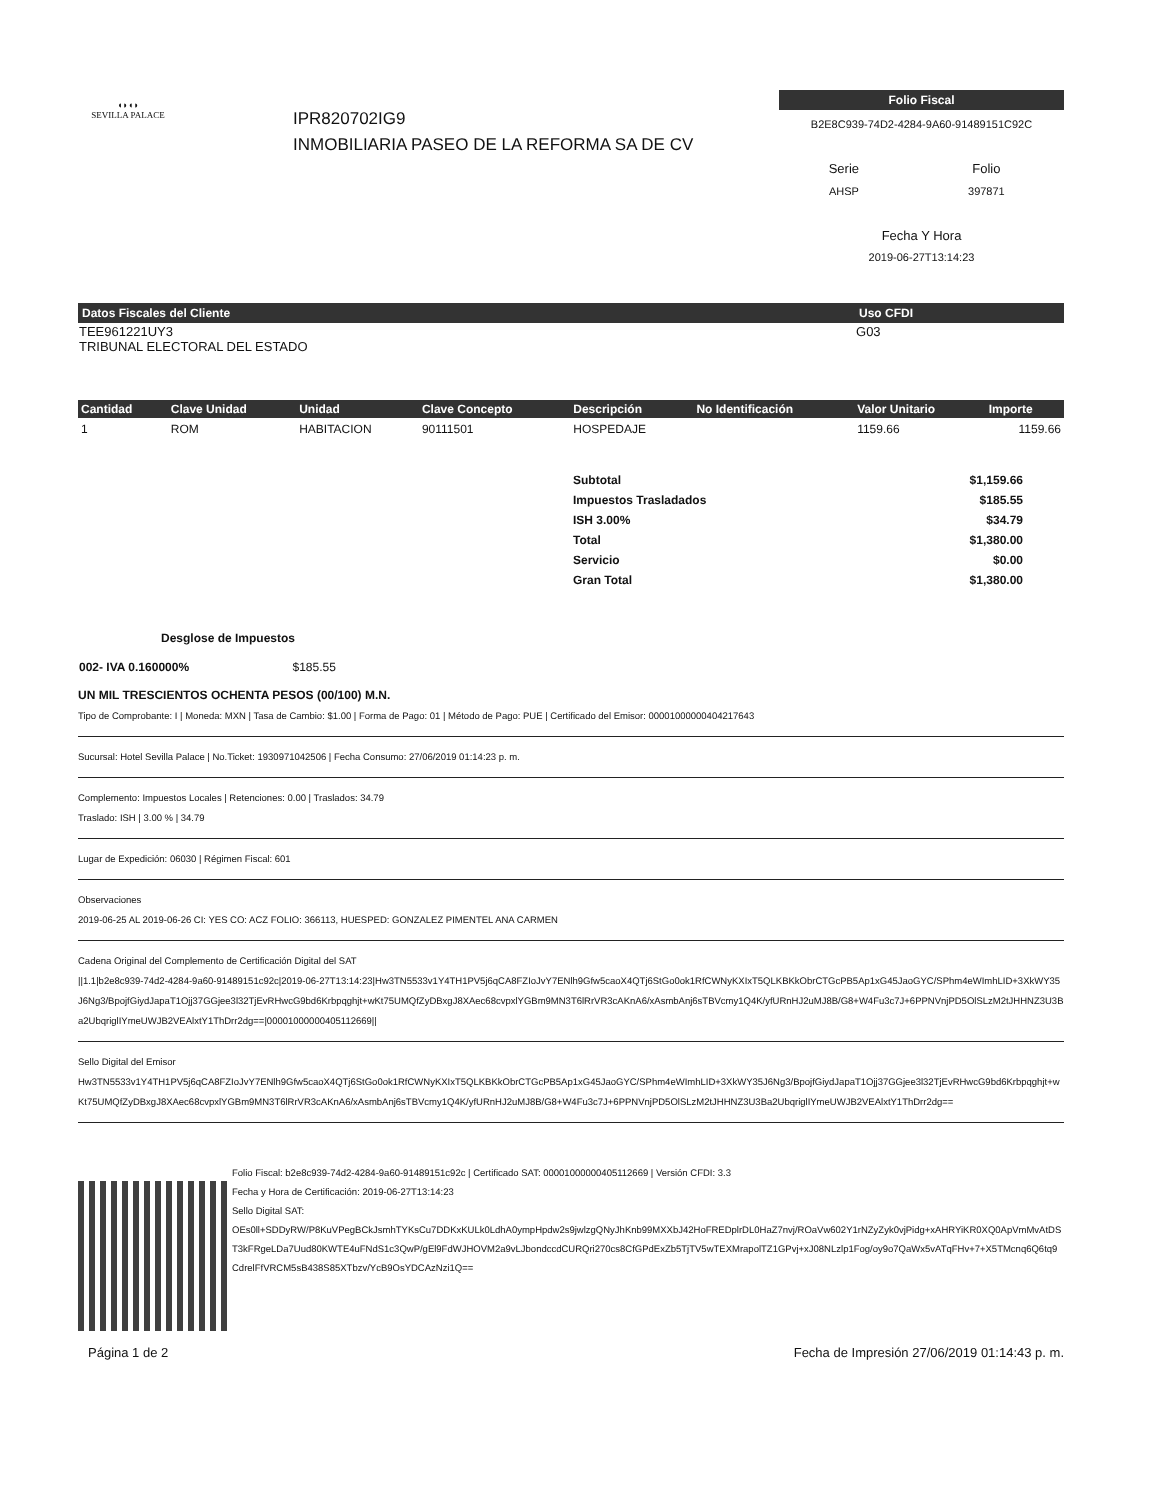◖◗◖◗
SEVILLA PALACE
IPR820702IG9
INMOBILIARIA PASEO DE LA REFORMA SA DE CV
Folio Fiscal
B2E8C939-74D2-4284-9A60-91489151C92C
| Serie | Folio |
| AHSP | 397871 |
Fecha Y Hora
2019-06-27T13:14:23
| Datos Fiscales del Cliente | Uso CFDI |
| --- | --- |
| TEE961221UY3 TRIBUNAL ELECTORAL DEL ESTADO | G03 |
| Cantidad | Clave Unidad | Unidad | Clave Concepto | Descripción | No Identificación | Valor Unitario | Importe |
| --- | --- | --- | --- | --- | --- | --- | --- |
| 1 | ROM | HABITACION | 90111501 | HOSPEDAJE | | 1159.66 | 1159.66 |
| Subtotal | $1,159.66 |
| Impuestos Trasladados | $185.55 |
| ISH 3.00% | $34.79 |
| Total | $1,380.00 |
| Servicio | $0.00 |
| Gran Total | $1,380.00 |
| Desglose de Impuestos | |
| --- | --- |
| 002- IVA 0.160000% | $185.55 |
UN MIL TRESCIENTOS OCHENTA PESOS (00/100) M.N.
Tipo de Comprobante: I | Moneda: MXN | Tasa de Cambio: $1.00 | Forma de Pago: 01 | Método de Pago: PUE | Certificado del Emisor: 00001000000404217643
Sucursal: Hotel Sevilla Palace | No.Ticket: 1930971042506 | Fecha Consumo: 27/06/2019 01:14:23 p. m.
Complemento: Impuestos Locales | Retenciones: 0.00 | Traslados: 34.79
Traslado: ISH | 3.00 % | 34.79
Lugar de Expedición: 06030 | Régimen Fiscal: 601
Observaciones
2019-06-25 AL 2019-06-26 CI: YES CO: ACZ FOLIO: 366113, HUESPED: GONZALEZ PIMENTEL ANA CARMEN
Cadena Original del Complemento de Certificación Digital del SAT
||1.1|b2e8c939-74d2-4284-9a60-91489151c92c|2019-06-27T13:14:23|Hw3TN5533v1Y4TH1PV5j6qCA8FZIoJvY7ENlh9Gfw5caoX4QTj6StGo0ok1RfCWNyKXIxT5QLKBKkObrCTGcPB5Ap1xG45JaoGYC/SPhm4eWImhLID+3XkWY35J6Ng3/BpojfGiydJapaT1Ojj37GGjee3l32TjEvRHwcG9bd6Krbpqghjt+wKt75UMQfZyDBxgJ8XAec68cvpxlYGBm9MN3T6lRrVR3cAKnA6/xAsmbAnj6sTBVcmy1Q4K/yfURnHJ2uMJ8B/G8+W4Fu3c7J+6PPNVnjPD5OlSLzM2tJHHNZ3U3Ba2UbqriglIYmeUWJB2VEAlxtY1ThDrr2dg==|00001000000405112669||
Sello Digital del Emisor
Hw3TN5533v1Y4TH1PV5j6qCA8FZIoJvY7ENlh9Gfw5caoX4QTj6StGo0ok1RfCWNyKXIxT5QLKBKkObrCTGcPB5Ap1xG45JaoGYC/SPhm4eWImhLID+3XkWY35J6Ng3/BpojfGiydJapaT1Ojj37GGjee3l32TjEvRHwcG9bd6Krbpqghjt+wKt75UMQfZyDBxgJ8XAec68cvpxlYGBm9MN3T6lRrVR3cAKnA6/xAsmbAnj6sTBVcmy1Q4K/yfURnHJ2uMJ8B/G8+W4Fu3c7J+6PPNVnjPD5OlSLzM2tJHHNZ3U3Ba2UbqriglIYmeUWJB2VEAlxtY1ThDrr2dg==
Folio Fiscal: b2e8c939-74d2-4284-9a60-91489151c92c | Certificado SAT: 00001000000405112669 | Versión CFDI: 3.3
Fecha y Hora de Certificación: 2019-06-27T13:14:23
Sello Digital SAT:
OEs0ll+SDDyRW/P8KuVPegBCkJsmhTYKsCu7DDKxKULk0LdhA0ympHpdw2s9jwlzgQNyJhKnb99MXXbJ42HoFREDplrDL0HaZ7nvj/ROaVw602Y1rNZyZyk0vjPidg+xAHRYiKR0XQ0ApVmMvAtDST3kFRgeLDa7Uud80KWTE4uFNdS1c3QwP/gEl9FdWJHOVM2a9vLJbondccdCURQri270cs8CfGPdExZb5TjTV5wTEXMrapolTZ1GPvj+xJ08NLzlp1Fog/oy9o7QaWx5vATqFHv+7+X5TMcnq6Q6tq9CdrelFfVRCM5sB438S85XTbzv/YcB9OsYDCAzNzi1Q==
Página 1 de 2 Fecha de Impresión 27/06/2019 01:14:43 p. m.